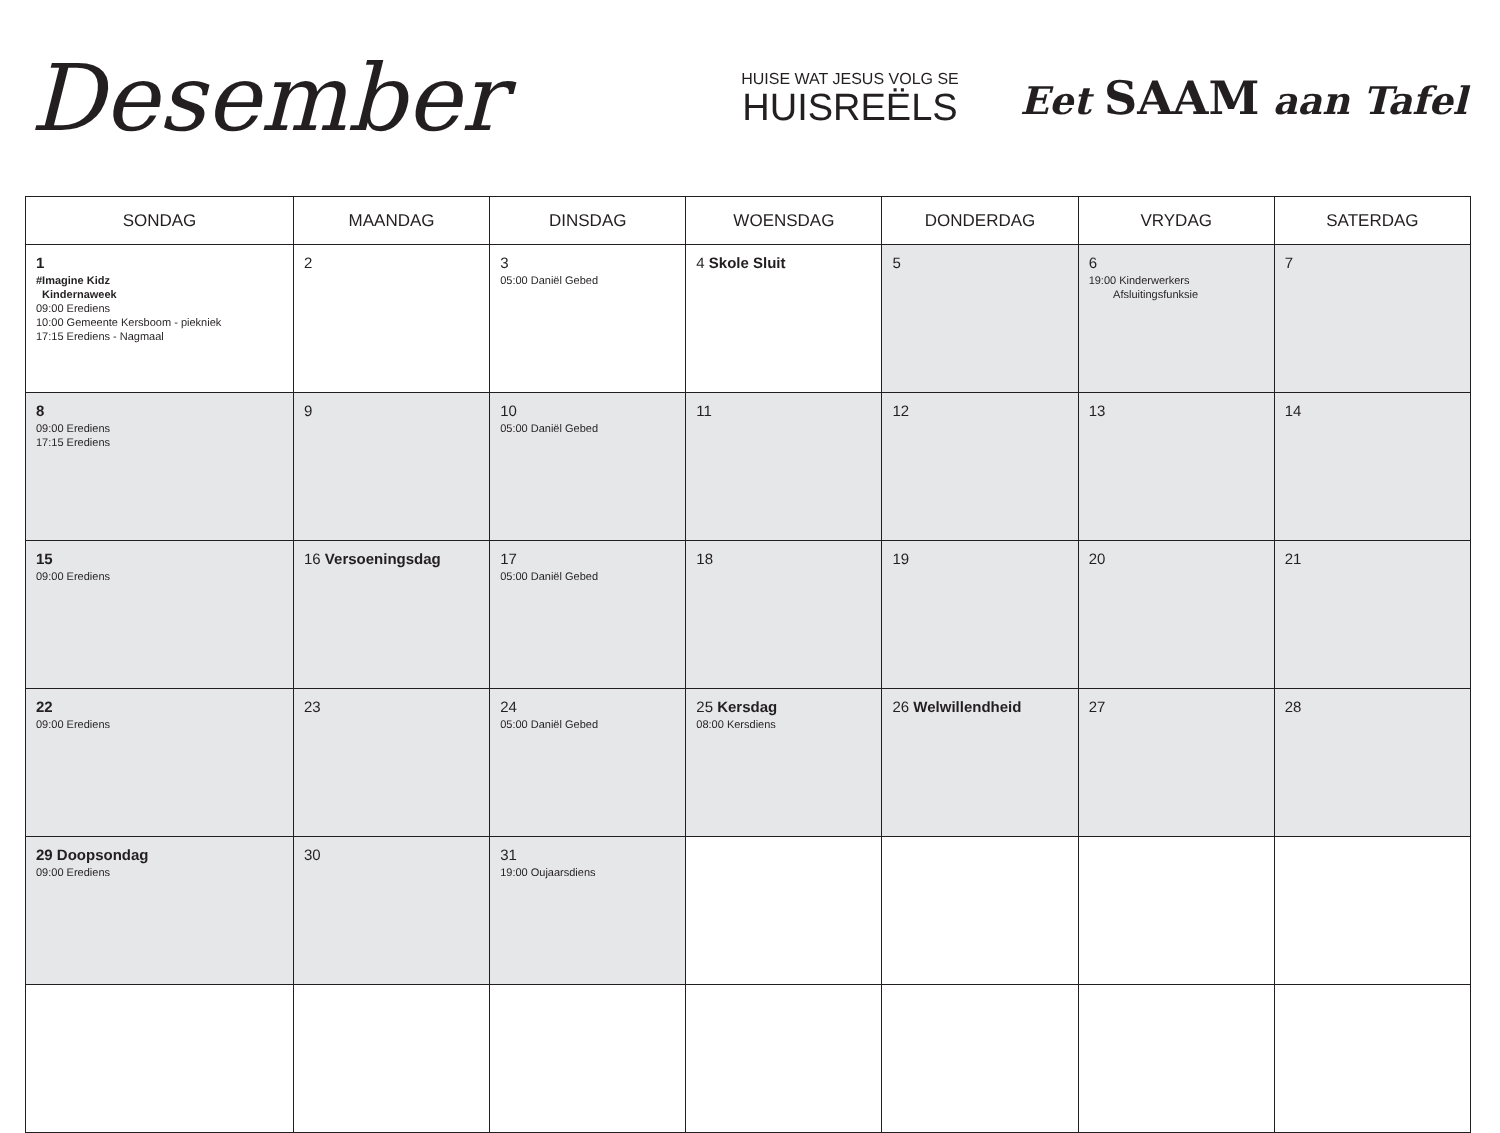Desember
HUISE WAT JESUS VOLG SE
HUISREËLS
Eet SAAM aan Tafel
| SONDAG | MAANDAG | DINSDAG | WOENSDAG | DONDERDAG | VRYDAG | SATERDAG |
| --- | --- | --- | --- | --- | --- | --- |
| 1 #Imagine Kidz Kindernaweek 09:00 Erediens 10:00 Gemeente Kersboom - piekniek 17:15 Erediens - Nagmaal | 2 | 3 05:00 Daniël Gebed | 4 Skole Sluit | 5 | 6 19:00 Kinderwerkers Afsluitingsfunksie | 7 |
| 8 09:00 Erediens 17:15 Erediens | 9 | 10 05:00 Daniël Gebed | 11 | 12 | 13 | 14 |
| 15 09:00 Erediens | 16 Versoeningsdag | 17 05:00 Daniël Gebed | 18 | 19 | 20 | 21 |
| 22 09:00 Erediens | 23 | 24 05:00 Daniël Gebed | 25 Kersdag 08:00 Kersdiens | 26 Welwillendheid | 27 | 28 |
| 29 Doopsondag 09:00 Erediens | 30 | 31 19:00 Oujaarsdiens | | | | |